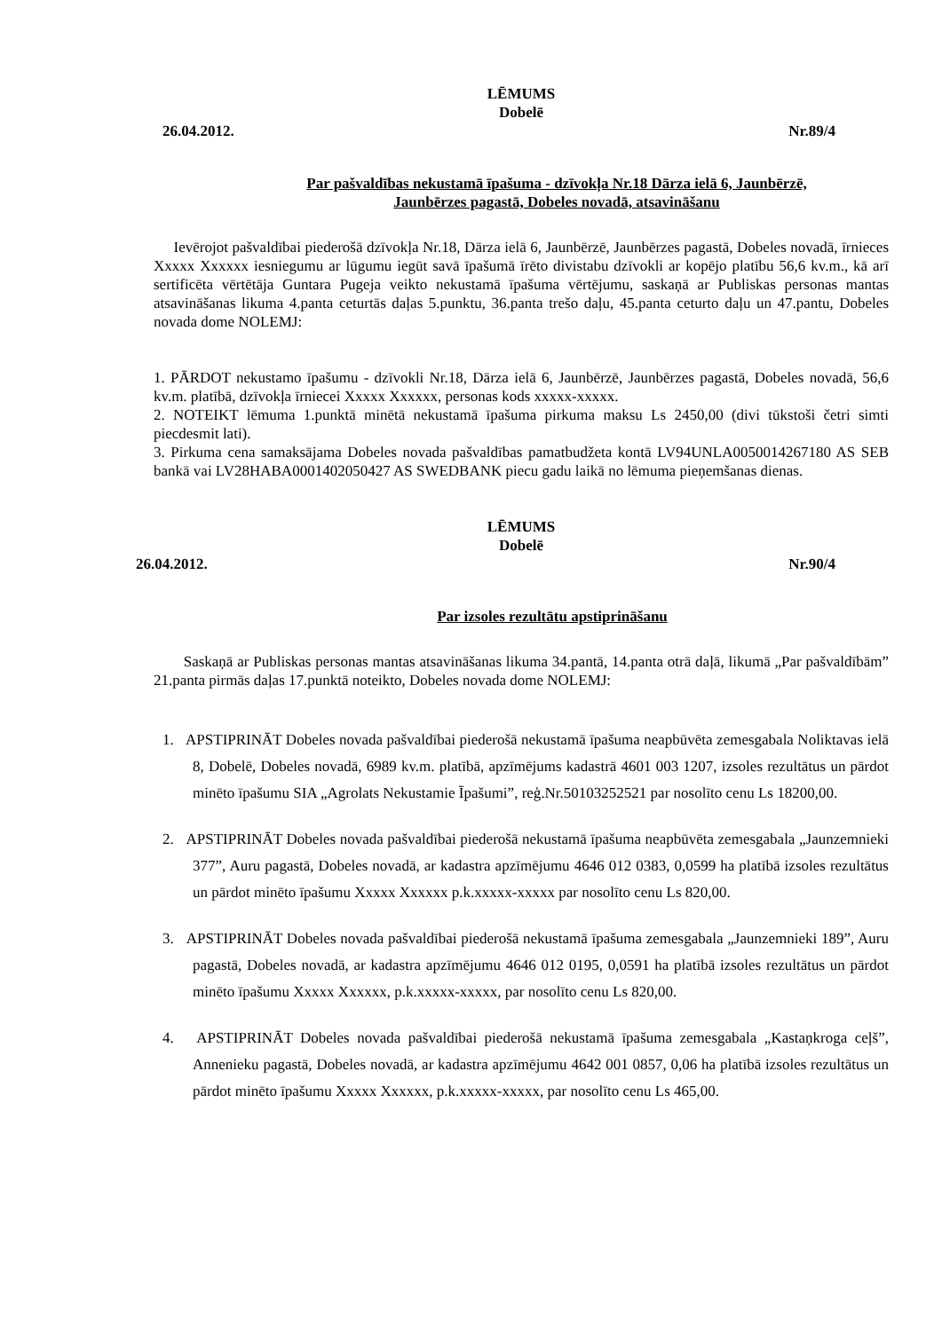LĒMUMS
Dobelē
26.04.2012. Nr.89/4
Par pašvaldības nekustamā īpašuma - dzīvokļa Nr.18 Dārza ielā 6, Jaunbērzē,
Jaunbērzes pagastā, Dobeles novadā, atsavināšanu
Ievērojot pašvaldībai piederošā dzīvokļa Nr.18, Dārza ielā 6, Jaunbērzē, Jaunbērzes pagastā, Dobeles novadā, īrnieces Xxxxx Xxxxxx iesniegumu ar lūgumu iegūt savā īpašumā īrēto divistabu dzīvokli ar kopējo platību 56,6 kv.m., kā arī sertificēta vērtētāja Guntara Pugeja veikto nekustamā īpašuma vērtējumu, saskaņā ar Publiskas personas mantas atsavināšanas likuma 4.panta ceturtās daļas 5.punktu, 36.panta trešo daļu, 45.panta ceturto daļu un 47.pantu, Dobeles novada dome NOLEMJ:
1. PĀRDOT nekustamo īpašumu - dzīvokli Nr.18, Dārza ielā 6, Jaunbērzē, Jaunbērzes pagastā, Dobeles novadā, 56,6 kv.m. platībā, dzīvokļa īrniecei Xxxxx Xxxxxx, personas kods xxxxx-xxxxx.
2. NOTEIKT lēmuma 1.punktā minētā nekustamā īpašuma pirkuma maksu Ls 2450,00 (divi tūkstoši četri simti piecdesmit lati).
3. Pirkuma cena samaksājama Dobeles novada pašvaldības pamatbudžeta kontā LV94UNLA0050014267180 AS SEB bankā vai LV28HABA0001402050427 AS SWEDBANK piecu gadu laikā no lēmuma pieņemšanas dienas.
LĒMUMS
Dobelē
26.04.2012. Nr.90/4
Par izsoles rezultātu apstiprināšanu
Saskaņā ar Publiskas personas mantas atsavināšanas likuma 34.pantā, 14.panta otrā daļā, likumā „Par pašvaldībām” 21.panta pirmās daļas 17.punktā noteikto, Dobeles novada dome NOLEMJ:
1. APSTIPRINĀT Dobeles novada pašvaldībai piederošā nekustamā īpašuma neapbūvēta zemesgabala Noliktavas ielā 8, Dobelē, Dobeles novadā, 6989 kv.m. platībā, apzīmējums kadastrā 4601 003 1207, izsoles rezultātus un pārdot minēto īpašumu SIA „Agrolats Nekustamie Īpašumi”, reģ.Nr.50103252521 par nosolīto cenu Ls 18200,00.
2. APSTIPRINĀT Dobeles novada pašvaldībai piederošā nekustamā īpašuma neapbūvēta zemesgabala „Jaunzemnieki 377”, Auru pagastā, Dobeles novadā, ar kadastra apzīmējumu 4646 012 0383, 0,0599 ha platībā izsoles rezultātus un pārdot minēto īpašumu Xxxxx Xxxxxx p.k.xxxxx-xxxxx par nosolīto cenu Ls 820,00.
3. APSTIPRINĀT Dobeles novada pašvaldībai piederošā nekustamā īpašuma zemesgabala „Jaunzemnieki 189”, Auru pagastā, Dobeles novadā, ar kadastra apzīmējumu 4646 012 0195, 0,0591 ha platībā izsoles rezultātus un pārdot minēto īpašumu Xxxxx Xxxxxx, p.k.xxxxx-xxxxx, par nosolīto cenu Ls 820,00.
4. APSTIPRINĀT Dobeles novada pašvaldībai piederošā nekustamā īpašuma zemesgabala „Kastaņkroga ceļš”, Annenieku pagastā, Dobeles novadā, ar kadastra apzīmējumu 4642 001 0857, 0,06 ha platībā izsoles rezultātus un pārdot minēto īpašumu Xxxxx Xxxxxx, p.k.xxxxx-xxxxx, par nosolīto cenu Ls 465,00.